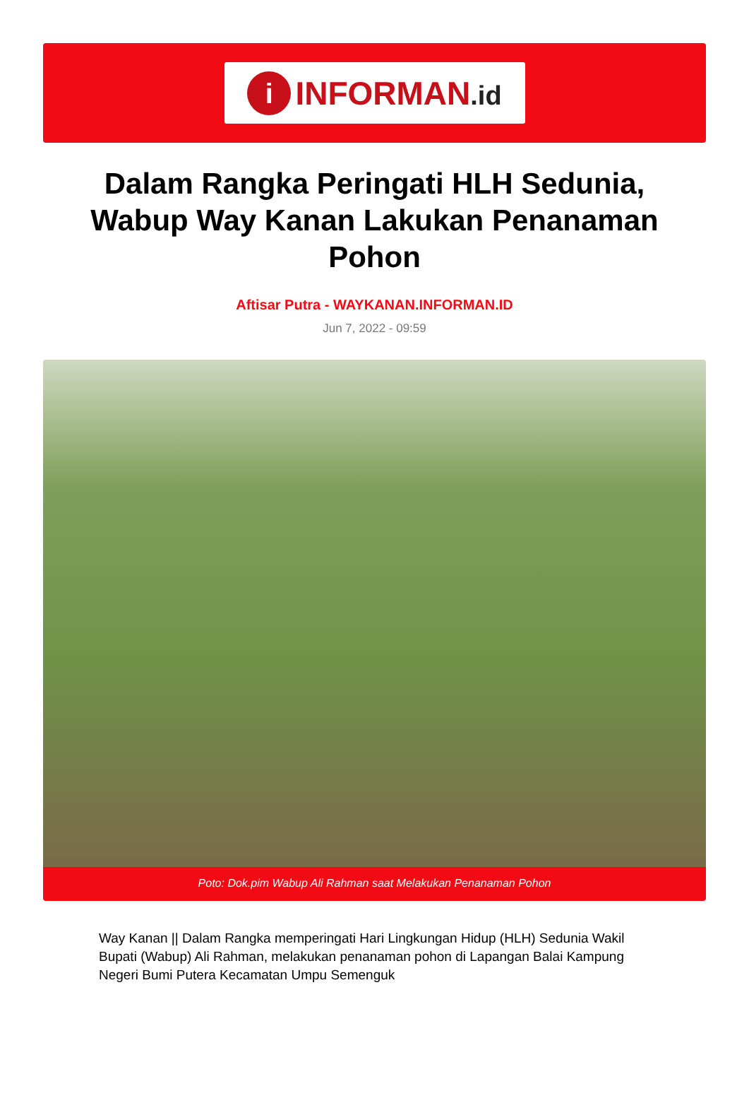i
INFORMAN.id
Dalam Rangka Peringati HLH Sedunia, Wabup Way Kanan Lakukan Penanaman Pohon
Aftisar Putra - WAYKANAN.INFORMAN.ID
Jun 7, 2022 - 09:59
Poto: Dok.pim Wabup Ali Rahman saat Melakukan Penanaman Pohon
Way Kanan || Dalam Rangka memperingati Hari Lingkungan Hidup (HLH) Sedunia Wakil Bupati (Wabup) Ali Rahman, melakukan penanaman pohon di Lapangan Balai Kampung Negeri Bumi Putera Kecamatan Umpu Semenguk